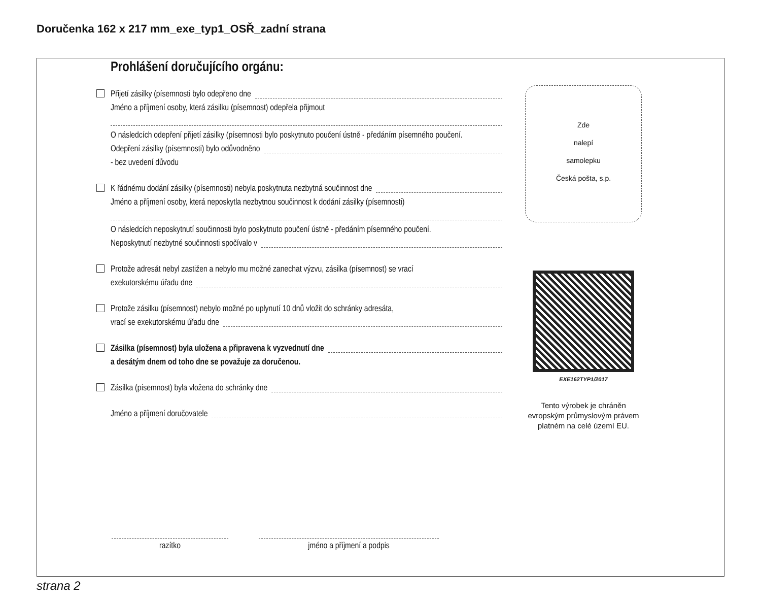Doručenka 162 x 217 mm_exe_typ1_OSŘ_zadní strana
Prohlášení doručujícího orgánu:
Přijetí zásilky (písemnosti bylo odepřeno dne
Jméno a příjmení osoby, která zásilku (písemnost) odepřela přijmout
O následcích odepření přijetí zásilky (písemnosti bylo poskytnuto poučení ústně - předáním písemného poučení.
Odepření zásilky (písemnosti) bylo odůvodněno
- bez uvedení důvodu
K řádnému dodání zásilky (písemnosti) nebyla poskytnuta nezbytná součinnost dne
Jméno a příjmení osoby, která neposkytla nezbytnou součinnost k dodání zásilky (písemnosti)
O následcích neposkytnutí součinnosti bylo poskytnuto poučení ústně - předáním písemného poučení.
Neposkytnutí nezbytné součinnosti spočívalo v
Protože adresát nebyl zastižen a nebylo mu možné zanechat výzvu, zásilka (písemnost) se vrací
exekutorskému úřadu dne
Protože zásilku (písemnost) nebylo možné po uplynutí 10 dnů vložit do schránky adresáta,
vrací se exekutorskému úřadu dne
Zásilka (písemnost) byla uložena a připravena k vyzvednutí dne
a desátým dnem od toho dne se považuje za doručenou.
Zásilka (písemnost) byla vložena do schránky dne
Jméno a příjmení doručovatele
Zde
nalepí
samolepku
Česká pošta, s.p.
EXE162TYP1/2017
Tento výrobek je chráněn evropským průmyslovým právem platném na celé území EU.
razítko jméno a příjmení a podpis
strana 2